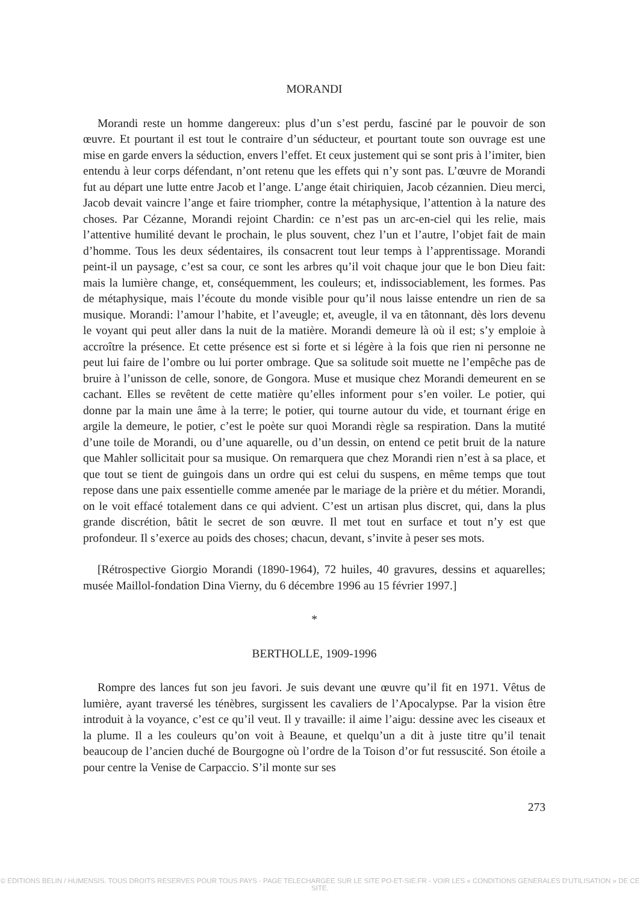MORANDI
Morandi reste un homme dangereux: plus d’un s’est perdu, fasciné par le pouvoir de son œuvre. Et pourtant il est tout le contraire d’un séducteur, et pourtant toute son ouvrage est une mise en garde envers la séduction, envers l’effet. Et ceux justement qui se sont pris à l’imiter, bien entendu à leur corps défendant, n’ont retenu que les effets qui n’y sont pas. L’œuvre de Morandi fut au départ une lutte entre Jacob et l’ange. L’ange était chiriquien, Jacob cézannien. Dieu merci, Jacob devait vaincre l’ange et faire triompher, contre la métaphysique, l’attention à la nature des choses. Par Cézanne, Morandi rejoint Chardin: ce n’est pas un arc-en-ciel qui les relie, mais l’attentive humilité devant le prochain, le plus souvent, chez l’un et l’autre, l’objet fait de main d’homme. Tous les deux sédentaires, ils consacrent tout leur temps à l’apprentissage. Morandi peint-il un paysage, c’est sa cour, ce sont les arbres qu’il voit chaque jour que le bon Dieu fait: mais la lumière change, et, conséquemment, les couleurs; et, indissociablement, les formes. Pas de métaphysique, mais l’écoute du monde visible pour qu’il nous laisse entendre un rien de sa musique. Morandi: l’amour l’habite, et l’aveugle; et, aveugle, il va en tâtonnant, dès lors devenu le voyant qui peut aller dans la nuit de la matière. Morandi demeure là où il est; s’y emploie à accroître la présence. Et cette présence est si forte et si légère à la fois que rien ni personne ne peut lui faire de l’ombre ou lui porter ombrage. Que sa solitude soit muette ne l’empêche pas de bruire à l’unisson de celle, sonore, de Gongora. Muse et musique chez Morandi demeurent en se cachant. Elles se revêtent de cette matière qu’elles informent pour s’en voiler. Le potier, qui donne par la main une âme à la terre; le potier, qui tourne autour du vide, et tournant érige en argile la demeure, le potier, c’est le poète sur quoi Morandi règle sa respiration. Dans la mutité d’une toile de Morandi, ou d’une aquarelle, ou d’un dessin, on entend ce petit bruit de la nature que Mahler sollicitait pour sa musique. On remarquera que chez Morandi rien n’est à sa place, et que tout se tient de guingois dans un ordre qui est celui du suspens, en même temps que tout repose dans une paix essentielle comme amenée par le mariage de la prière et du métier. Morandi, on le voit effacé totalement dans ce qui advient. C’est un artisan plus discret, qui, dans la plus grande discrétion, bâtit le secret de son œuvre. Il met tout en surface et tout n’y est que profondeur. Il s’exerce au poids des choses; chacun, devant, s’invite à peser ses mots.
[Rétrospective Giorgio Morandi (1890-1964), 72 huiles, 40 gravures, dessins et aquarelles; musée Maillol-fondation Dina Vierny, du 6 décembre 1996 au 15 février 1997.]
*
BERTHOLLE, 1909-1996
Rompre des lances fut son jeu favori. Je suis devant une œuvre qu’il fit en 1971. Vêtus de lumière, ayant traversé les ténèbres, surgissent les cavaliers de l’Apocalypse. Par la vision être introduit à la voyance, c’est ce qu’il veut. Il y travaille: il aime l’aigu: dessine avec les ciseaux et la plume. Il a les couleurs qu’on voit à Beaune, et quelqu’un a dit à juste titre qu’il tenait beaucoup de l’ancien duché de Bourgogne où l’ordre de la Toison d’or fut ressuscité. Son étoile a pour centre la Venise de Carpaccio. S’il monte sur ses
273
© EDITIONS BELIN / HUMENSIS. TOUS DROITS RESERVES POUR TOUS PAYS - PAGE TELECHARGEE SUR LE SITE PO-ET-SIE.FR - VOIR LES « CONDITIONS GENERALES D'UTILISATION » DE CE SITE.